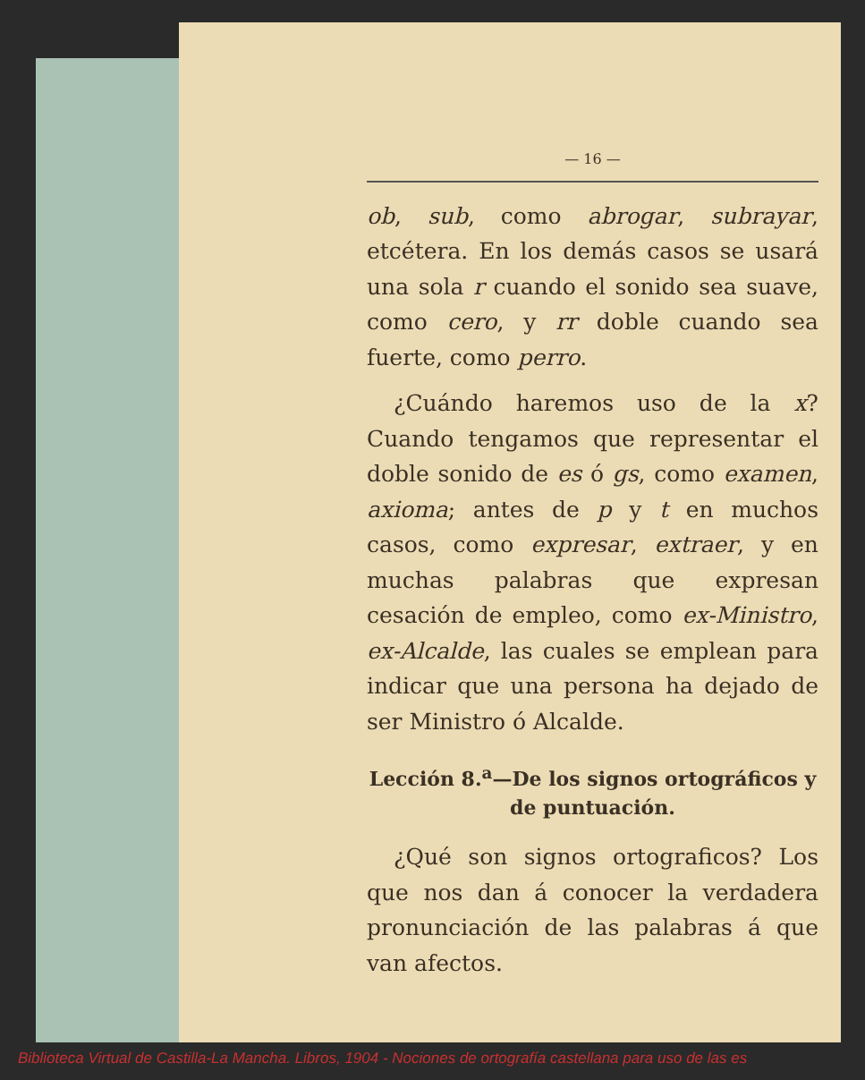— 16 —
ob, sub, como abrogar, subrayar, etcétera. En los demás casos se usará una sola r cuando el sonido sea suave, como cero, y rr doble cuando sea fuerte, como perro.
¿Cuándo haremos uso de la x? Cuando tengamos que representar el doble sonido de es ó gs, como examen, axioma; antes de p y t en muchos casos, como expresar, extraer, y en muchas palabras que expresan cesación de empleo, como ex-Ministro, ex-Alcalde, las cuales se emplean para indicar que una persona ha dejado de ser Ministro ó Alcalde.
Lección 8.<sup>a</sup>—De los signos ortográficos y de puntuación.
¿Qué son signos ortograficos? Los que nos dan á conocer la verdadera pronunciación de las palabras á que van afectos.
Biblioteca Virtual de Castilla-La Mancha. Libros, 1904 - Nociones de ortografía castellana para uso de las es